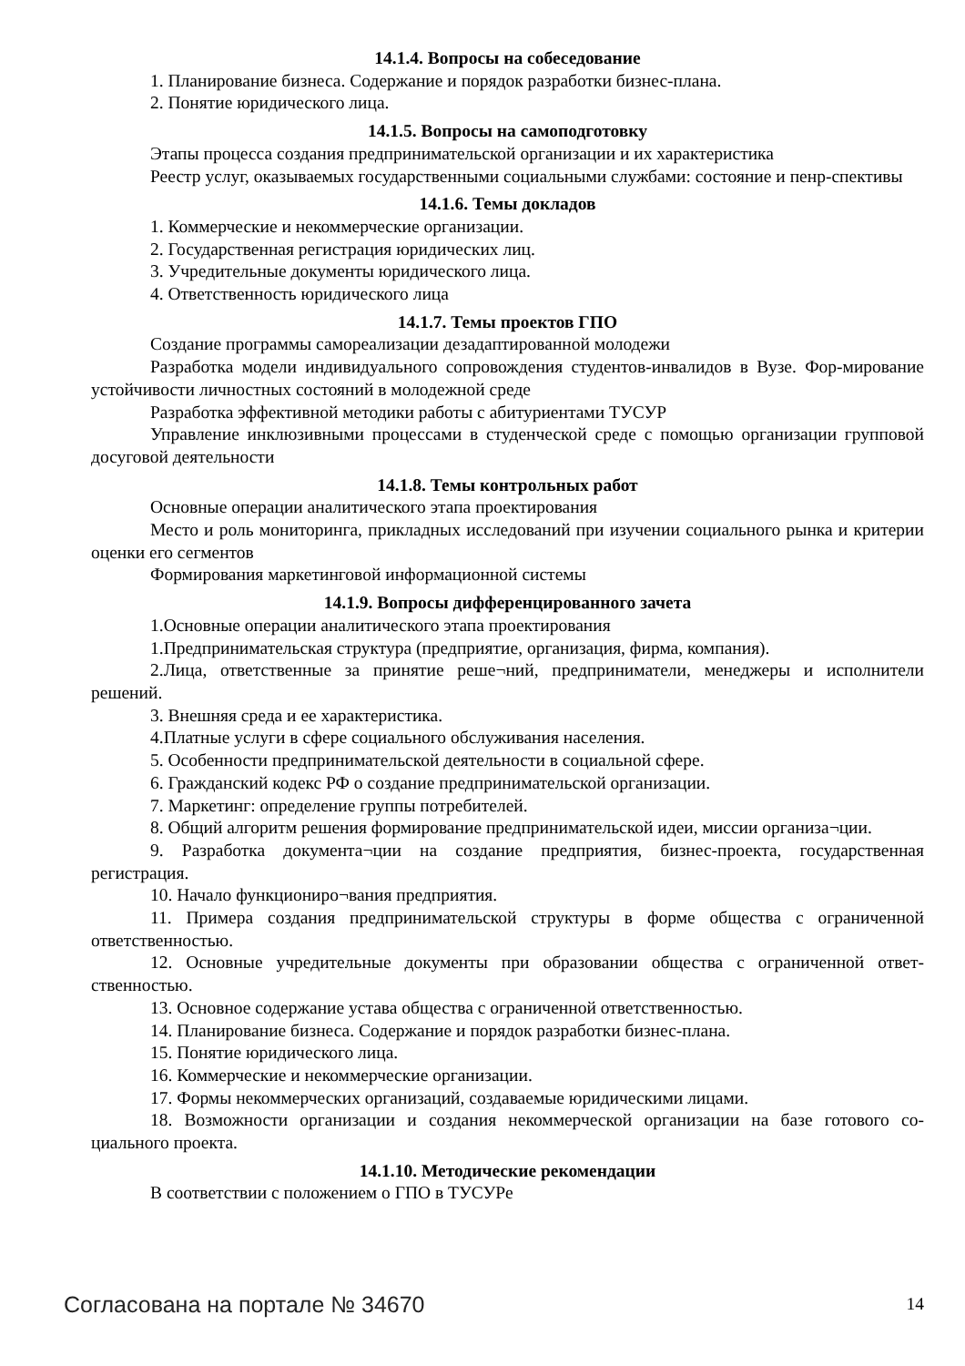14.1.4. Вопросы на собеседование
1. Планирование бизнеса. Содержание и порядок разработки бизнес-плана.
2. Понятие юридического лица.
14.1.5. Вопросы на самоподготовку
Этапы процесса создания предпринимательской организации и их характеристика
Реестр услуг, оказываемых государственными социальными службами: состояние и пенр-спективы
14.1.6. Темы докладов
1. Коммерческие и некоммерческие организации.
2. Государственная регистрация юридических лиц.
3. Учредительные документы юридического лица.
4. Ответственность юридического лица
14.1.7. Темы проектов ГПО
Создание программы самореализации дезадаптированной молодежи
Разработка модели индивидуального сопровождения студентов-инвалидов в Вузе. Фор-мирование устойчивости личностных состояний в молодежной среде
Разработка эффективной методики работы с абитуриентами ТУСУР
Управление инклюзивными процессами в студенческой среде с помощью организации групповой досуговой деятельности
14.1.8. Темы контрольных работ
Основные операции аналитического этапа проектирования
Место и роль мониторинга, прикладных исследований при изучении социального рынка и критерии оценки его сегментов
Формирования маркетинговой информационной системы
14.1.9. Вопросы дифференцированного зачета
1.Основные операции аналитического этапа проектирования
1.Предпринимательская структура (предприятие, организация, фирма, компания).
2.Лица, ответственные за принятие реше¬ний, предприниматели, менеджеры и исполнители решений.
3. Внешняя среда и ее характеристика.
4.Платные услуги в сфере социального обслуживания населения.
5. Особенности предпринимательской деятельности в социальной сфере.
6. Гражданский кодекс РФ о создание предпринимательской организации.
7. Маркетинг: определение группы потребителей.
8. Общий алгоритм решения формирование предпринимательской идеи, миссии организа¬ции.
9. Разработка документа¬ции на создание предприятия, бизнес-проекта, государственная регистрация.
10. Начало функциониро¬вания предприятия.
11. Примера создания предпринимательской структуры в форме общества с ограниченной ответственностью.
12. Основные учредительные документы при образовании общества с ограниченной ответ-ственностью.
13. Основное содержание устава общества с ограниченной ответственностью.
14. Планирование бизнеса. Содержание и порядок разработки бизнес-плана.
15. Понятие юридического лица.
16. Коммерческие и некоммерческие организации.
17. Формы некоммерческих организаций, создаваемые юридическими лицами.
18. Возможности организации и создания некоммерческой организации на базе готового со-циального проекта.
14.1.10. Методические рекомендации
В соответствии с положением о ГПО в ТУСУРе
Согласована на портале № 34670 14